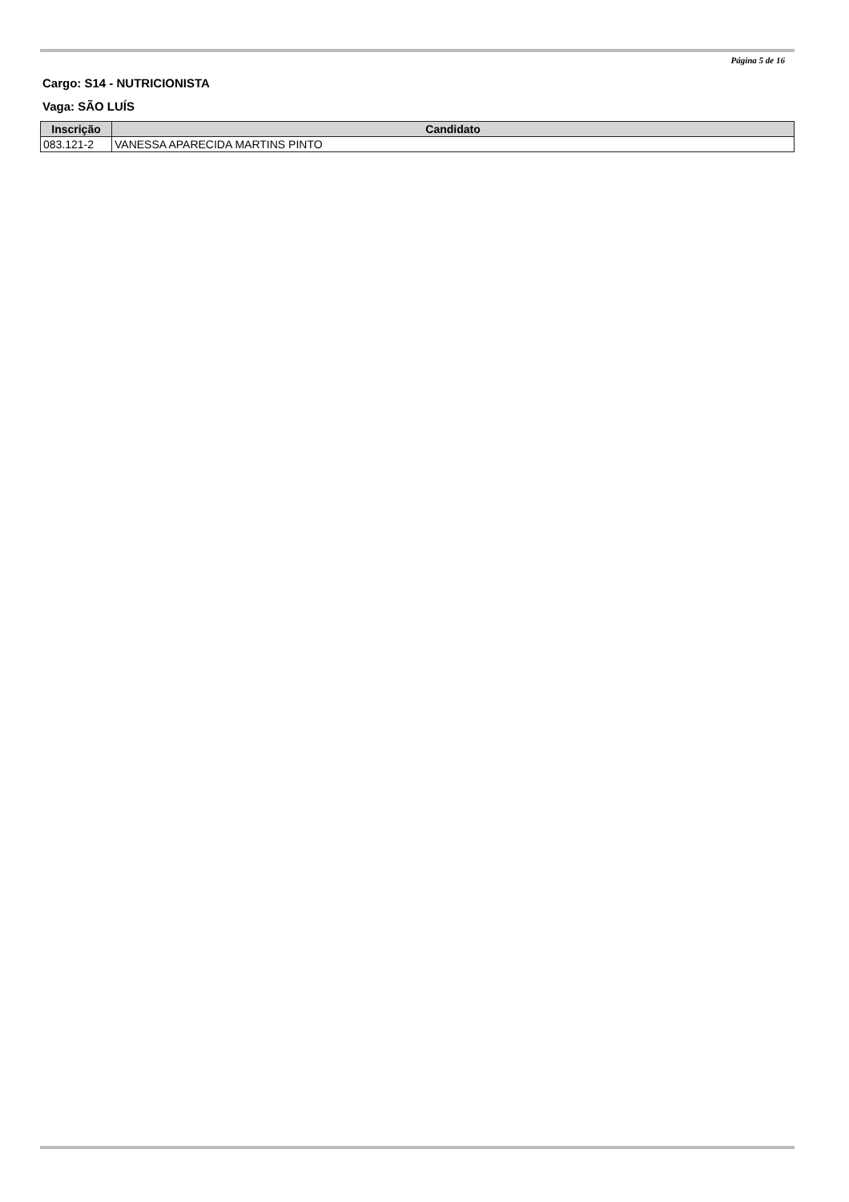Página 5 de 16
Cargo: S14 - NUTRICIONISTA
Vaga: SÃO LUÍS
| Inscrição | Candidato |
| --- | --- |
| 083.121-2 | VANESSA APARECIDA MARTINS PINTO |